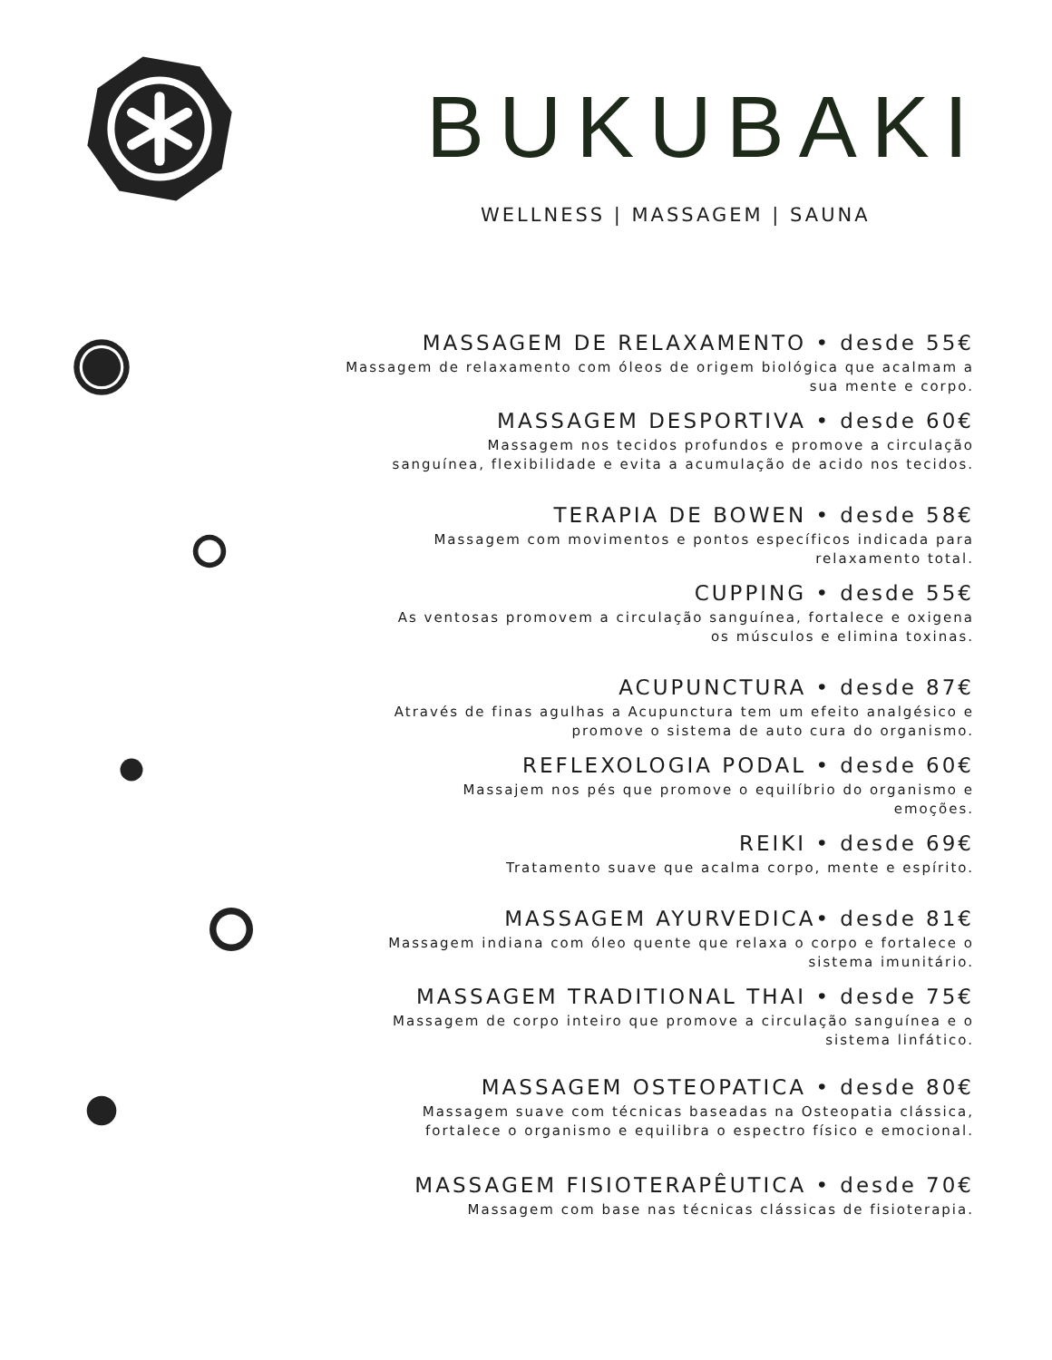BUKUBAKI
WELLNESS | MASSAGEM | SAUNA
MASSAGEM DE RELAXAMENTO • desde 55€
Massagem de relaxamento com óleos de origem biológica que acalmam a
sua mente e corpo.
MASSAGEM DESPORTIVA • desde 60€
Massagem nos tecidos profundos e promove a circulação
sanguínea, flexibilidade e evita a acumulação de acido nos tecidos.
TERAPIA DE BOWEN • desde 58€
Massagem com movimentos e pontos específicos indicada para
relaxamento total.
CUPPING • desde 55€
As ventosas promovem a circulação sanguínea, fortalece e oxigena
os músculos e elimina toxinas.
ACUPUNCTURA • desde 87€
Através de finas agulhas a Acupunctura tem um efeito analgésico e
promove o sistema de auto cura do organismo.
REFLEXOLOGIA PODAL • desde 60€
Massajem nos pés que promove o equilíbrio do organismo e
emoções.
REIKI • desde 69€
Tratamento suave que acalma corpo, mente e espírito.
MASSAGEM AYURVEDICA• desde 81€
Massagem indiana com óleo quente que relaxa o corpo e fortalece o
sistema imunitário.
MASSAGEM TRADITIONAL THAI • desde 75€
Massagem de corpo inteiro que promove a circulação sanguínea e o
sistema linfático.
MASSAGEM OSTEOPATICA • desde 80€
Massagem suave com técnicas baseadas na Osteopatia clássica,
fortalece o organismo e equilibra o espectro físico e emocional.
MASSAGEM FISIOTERAPÊUTICA • desde 70€
Massagem com base nas técnicas clássicas de fisioterapia.